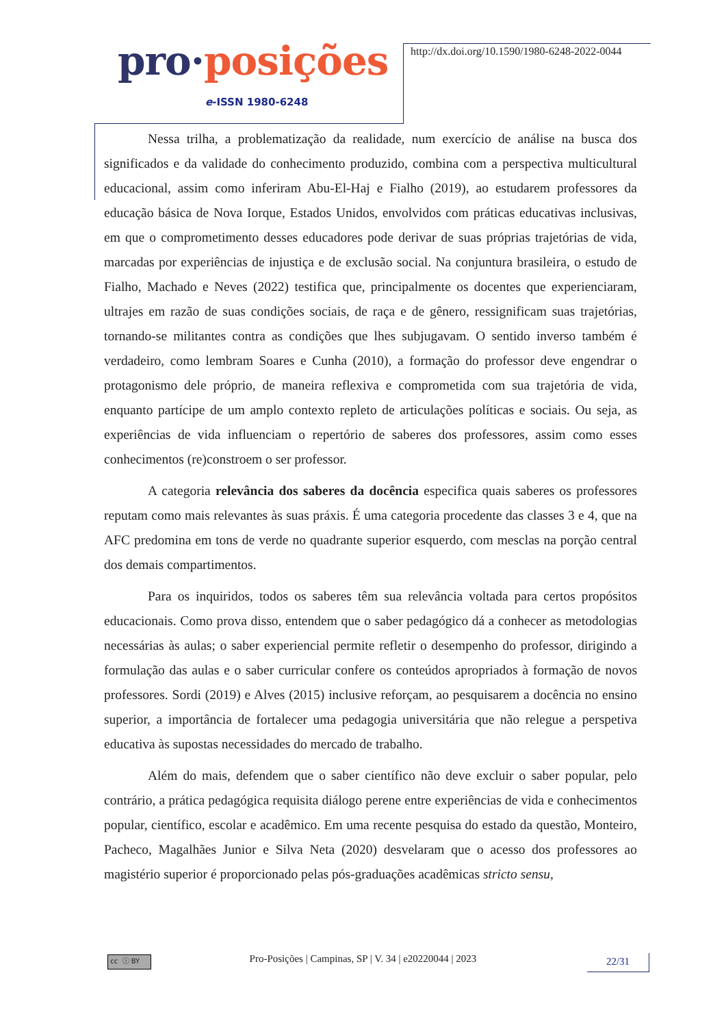pro·posições
e-ISSN 1980-6248
http://dx.doi.org/10.1590/1980-6248-2022-0044
Nessa trilha, a problematização da realidade, num exercício de análise na busca dos significados e da validade do conhecimento produzido, combina com a perspectiva multicultural educacional, assim como inferiram Abu-El-Haj e Fialho (2019), ao estudarem professores da educação básica de Nova Iorque, Estados Unidos, envolvidos com práticas educativas inclusivas, em que o comprometimento desses educadores pode derivar de suas próprias trajetórias de vida, marcadas por experiências de injustiça e de exclusão social. Na conjuntura brasileira, o estudo de Fialho, Machado e Neves (2022) testifica que, principalmente os docentes que experienciaram, ultrajes em razão de suas condições sociais, de raça e de gênero, ressignificam suas trajetórias, tornando-se militantes contra as condições que lhes subjugavam. O sentido inverso também é verdadeiro, como lembram Soares e Cunha (2010), a formação do professor deve engendrar o protagonismo dele próprio, de maneira reflexiva e comprometida com sua trajetória de vida, enquanto partícipe de um amplo contexto repleto de articulações políticas e sociais. Ou seja, as experiências de vida influenciam o repertório de saberes dos professores, assim como esses conhecimentos (re)constroem o ser professor.
A categoria relevância dos saberes da docência especifica quais saberes os professores reputam como mais relevantes às suas práxis. É uma categoria procedente das classes 3 e 4, que na AFC predomina em tons de verde no quadrante superior esquerdo, com mesclas na porção central dos demais compartimentos.
Para os inquiridos, todos os saberes têm sua relevância voltada para certos propósitos educacionais. Como prova disso, entendem que o saber pedagógico dá a conhecer as metodologias necessárias às aulas; o saber experiencial permite refletir o desempenho do professor, dirigindo a formulação das aulas e o saber curricular confere os conteúdos apropriados à formação de novos professores. Sordi (2019) e Alves (2015) inclusive reforçam, ao pesquisarem a docência no ensino superior, a importância de fortalecer uma pedagogia universitária que não relegue a perspetiva educativa às supostas necessidades do mercado de trabalho.
Além do mais, defendem que o saber científico não deve excluir o saber popular, pelo contrário, a prática pedagógica requisita diálogo perene entre experiências de vida e conhecimentos popular, científico, escolar e acadêmico. Em uma recente pesquisa do estado da questão, Monteiro, Pacheco, Magalhães Junior e Silva Neta (2020) desvelaram que o acesso dos professores ao magistério superior é proporcionado pelas pós-graduações acadêmicas stricto sensu,
cc ⓘ BY
Pro-Posições | Campinas, SP | V. 34 | e20220044 | 2023
22/31